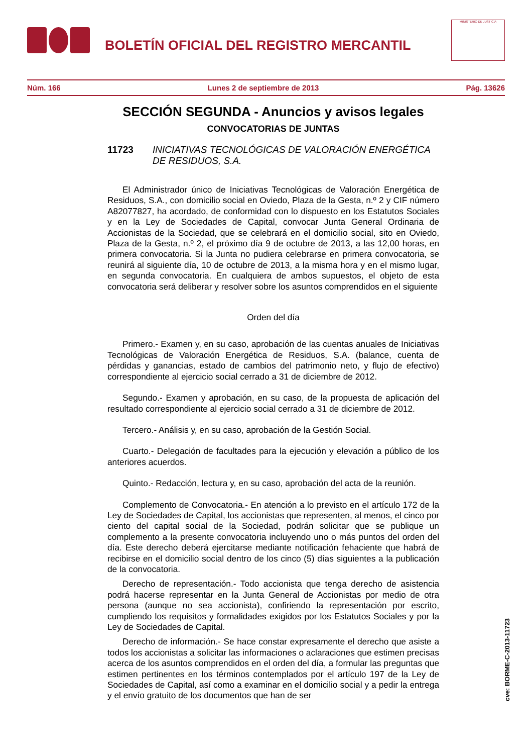BOLETÍN OFICIAL DEL REGISTRO MERCANTIL
MINISTERIO DE JUSTICIA
Núm. 166 Lunes 2 de septiembre de 2013 Pág. 13626
SECCIÓN SEGUNDA - Anuncios y avisos legales
CONVOCATORIAS DE JUNTAS
11723 INICIATIVAS TECNOLÓGICAS DE VALORACIÓN ENERGÉTICA DE RESIDUOS, S.A.
El Administrador único de Iniciativas Tecnológicas de Valoración Energética de Residuos, S.A., con domicilio social en Oviedo, Plaza de la Gesta, n.º 2 y CIF número A82077827, ha acordado, de conformidad con lo dispuesto en los Estatutos Sociales y en la Ley de Sociedades de Capital, convocar Junta General Ordinaria de Accionistas de la Sociedad, que se celebrará en el domicilio social, sito en Oviedo, Plaza de la Gesta, n.º 2, el próximo día 9 de octubre de 2013, a las 12,00 horas, en primera convocatoria. Si la Junta no pudiera celebrarse en primera convocatoria, se reunirá al siguiente día, 10 de octubre de 2013, a la misma hora y en el mismo lugar, en segunda convocatoria. En cualquiera de ambos supuestos, el objeto de esta convocatoria será deliberar y resolver sobre los asuntos comprendidos en el siguiente
Orden del día
Primero.- Examen y, en su caso, aprobación de las cuentas anuales de Iniciativas Tecnológicas de Valoración Energética de Residuos, S.A. (balance, cuenta de pérdidas y ganancias, estado de cambios del patrimonio neto, y flujo de efectivo) correspondiente al ejercicio social cerrado a 31 de diciembre de 2012.
Segundo.- Examen y aprobación, en su caso, de la propuesta de aplicación del resultado correspondiente al ejercicio social cerrado a 31 de diciembre de 2012.
Tercero.- Análisis y, en su caso, aprobación de la Gestión Social.
Cuarto.- Delegación de facultades para la ejecución y elevación a público de los anteriores acuerdos.
Quinto.- Redacción, lectura y, en su caso, aprobación del acta de la reunión.
Complemento de Convocatoria.- En atención a lo previsto en el artículo 172 de la Ley de Sociedades de Capital, los accionistas que representen, al menos, el cinco por ciento del capital social de la Sociedad, podrán solicitar que se publique un complemento a la presente convocatoria incluyendo uno o más puntos del orden del día. Este derecho deberá ejercitarse mediante notificación fehaciente que habrá de recibirse en el domicilio social dentro de los cinco (5) días siguientes a la publicación de la convocatoria.
Derecho de representación.- Todo accionista que tenga derecho de asistencia podrá hacerse representar en la Junta General de Accionistas por medio de otra persona (aunque no sea accionista), confiriendo la representación por escrito, cumpliendo los requisitos y formalidades exigidos por los Estatutos Sociales y por la Ley de Sociedades de Capital.
Derecho de información.- Se hace constar expresamente el derecho que asiste a todos los accionistas a solicitar las informaciones o aclaraciones que estimen precisas acerca de los asuntos comprendidos en el orden del día, a formular las preguntas que estimen pertinentes en los términos contemplados por el artículo 197 de la Ley de Sociedades de Capital, así como a examinar en el domicilio social y a pedir la entrega y el envío gratuito de los documentos que han de ser
cve: BORME-C-2013-11723